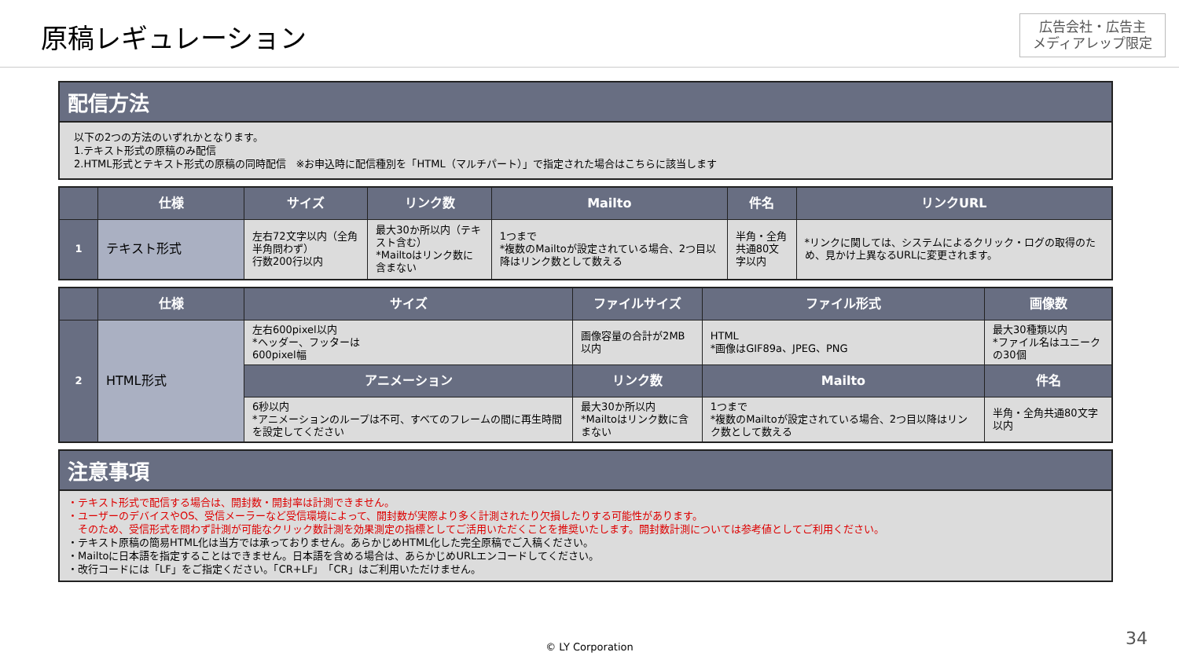原稿レギュレーション
広告会社・広告主
メディアレップ限定
配信方法
以下の2つの方法のいずれかとなります。
1.テキスト形式の原稿のみ配信
2.HTML形式とテキスト形式の原稿の同時配信　※お申込時に配信種別を「HTML（マルチパート）」で指定された場合はこちらに該当します
| | 仕様 | サイズ | リンク数 | Mailto | 件名 | リンクURL |
| --- | --- | --- | --- | --- | --- | --- |
| 1 | テキスト形式 | 左右72文字以内（全角半角問わず） 行数200行以内 | 最大30か所以内（テキスト含む） *Mailtoはリンク数に含まない | 1つまで *複数のMailtoが設定されている場合、2つ目以降はリンク数として数える | 半角・全角 共通80文字以内 | *リンクに関しては、システムによるクリック・ログの取得のため、見かけ上異なるURLに変更されます。 |
| | 仕様 | サイズ | ファイルサイズ | ファイル形式 | 画像数 |
| --- | --- | --- | --- | --- | --- |
| 2 | HTML形式 | 左右600pixel以内 *ヘッダー、フッターは 600pixel幅 | 画像容量の合計が2MB以内 | HTML *画像はGIF89a、JPEG、PNG | 最大30種類以内 *ファイル名はユニークの30個 |
| | | アニメーション | リンク数 | Mailto | 件名 |
| | | 6秒以内 *アニメーションのループは不可、すべてのフレームの間に再生時間を設定してください | 最大30か所以内 *Mailtoはリンク数に含まない | 1つまで *複数のMailtoが設定されている場合、2つ目以降はリンク数として数える | 半角・全角共通80文字以内 |
注意事項
・テキスト形式で配信する場合は、開封数・開封率は計測できません。
・ユーザーのデバイスやOS、受信メーラーなど受信環境によって、開封数が実際より多く計測されたり欠損したりする可能性があります。
　そのため、受信形式を問わず計測が可能なクリック数計測を効果測定の指標としてご活用いただくことを推奨いたします。開封数計測については参考値としてご利用ください。
・テキスト原稿の簡易HTML化は当方では承っておりません。あらかじめHTML化した完全原稿でご入稿ください。
・Mailtoに日本語を指定することはできません。日本語を含める場合は、あらかじめURLエンコードしてください。
・改行コードには「LF」をご指定ください。「CR+LF」「CR」はご利用いただけません。
© LY Corporation 34